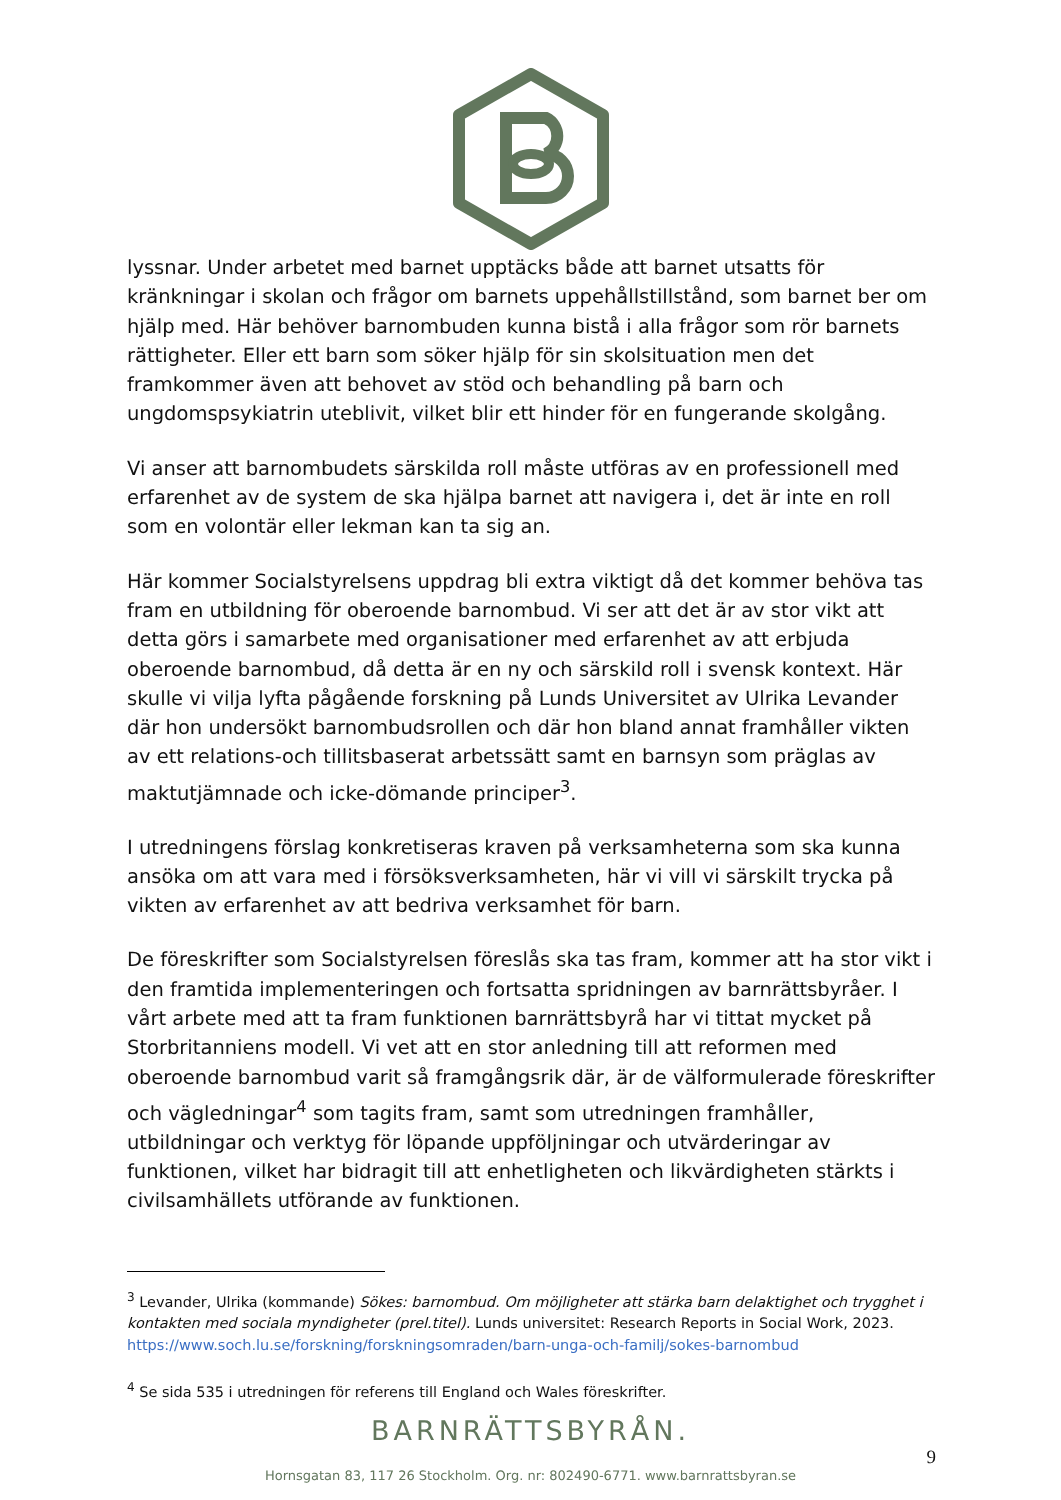lyssnar. Under arbetet med barnet upptäcks både att barnet utsatts för kränkningar i skolan och frågor om barnets uppehållstillstånd, som barnet ber om hjälp med. Här behöver barnombuden kunna bistå i alla frågor som rör barnets rättigheter. Eller ett barn som söker hjälp för sin skolsituation men det framkommer även att behovet av stöd och behandling på barn och ungdomspsykiatrin uteblivit, vilket blir ett hinder för en fungerande skolgång.
Vi anser att barnombudets särskilda roll måste utföras av en professionell med erfarenhet av de system de ska hjälpa barnet att navigera i, det är inte en roll som en volontär eller lekman kan ta sig an.
Här kommer Socialstyrelsens uppdrag bli extra viktigt då det kommer behöva tas fram en utbildning för oberoende barnombud. Vi ser att det är av stor vikt att detta görs i samarbete med organisationer med erfarenhet av att erbjuda oberoende barnombud, då detta är en ny och särskild roll i svensk kontext. Här skulle vi vilja lyfta pågående forskning på Lunds Universitet av Ulrika Levander där hon undersökt barnombudsrollen och där hon bland annat framhåller vikten av ett relations-och tillitsbaserat arbetssätt samt en barnsyn som präglas av maktutjämnade och icke-dömande principer<sup>3</sup>.
I utredningens förslag konkretiseras kraven på verksamheterna som ska kunna ansöka om att vara med i försöksverksamheten, här vi vill vi särskilt trycka på vikten av erfarenhet av att bedriva verksamhet för barn.
De föreskrifter som Socialstyrelsen föreslås ska tas fram, kommer att ha stor vikt i den framtida implementeringen och fortsatta spridningen av barnrättsbyråer. I vårt arbete med att ta fram funktionen barnrättsbyrå har vi tittat mycket på Storbritanniens modell. Vi vet att en stor anledning till att reformen med oberoende barnombud varit så framgångsrik där, är de välformulerade föreskrifter och vägledningar<sup>4</sup> som tagits fram, samt som utredningen framhåller, utbildningar och verktyg för löpande uppföljningar och utvärderingar av funktionen, vilket har bidragit till att enhetligheten och likvärdigheten stärkts i civilsamhällets utförande av funktionen.
<sup>3</sup> Levander, Ulrika (kommande) Sökes: barnombud. Om möjligheter att stärka barn delaktighet och trygghet i kontakten med sociala myndigheter (prel.titel). Lunds universitet: Research Reports in Social Work, 2023. https://www.soch.lu.se/forskning/forskningsomraden/barn-unga-och-familj/sokes-barnombud
<sup>4</sup> Se sida 535 i utredningen för referens till England och Wales föreskrifter.
BARNRÄTTSBYRÅN.
9
Hornsgatan 83, 117 26 Stockholm. Org. nr: 802490-6771. www.barnrattsbyran.se